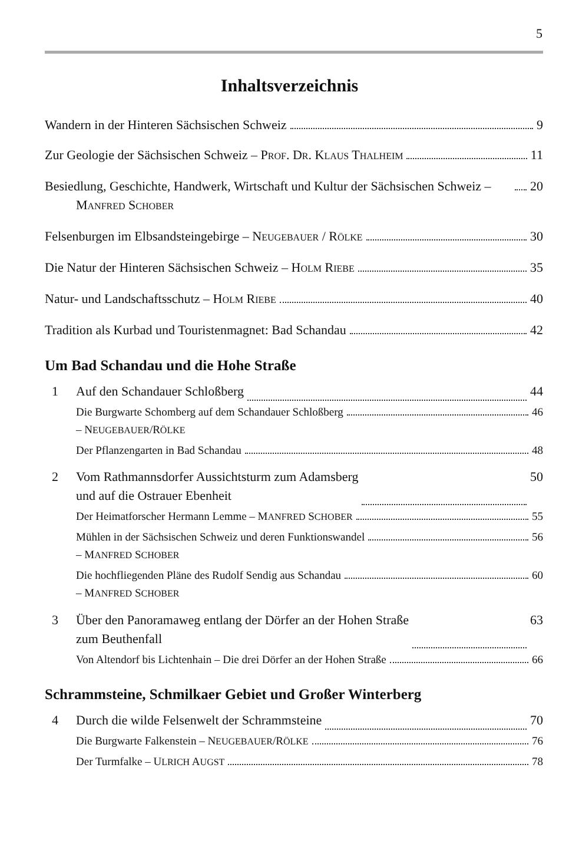5
Inhaltsverzeichnis
Wandern in der Hinteren Sächsischen Schweiz 9
Zur Geologie der Sächsischen Schweiz – PROF. DR. KLAUS THALHEIM 11
Besiedlung, Geschichte, Handwerk, Wirtschaft und Kultur der Sächsischen Schweiz – MANFRED SCHOBER 20
Felsenburgen im Elbsandsteingebirge – NEUGEBAUER / RÖLKE 30
Die Natur der Hinteren Sächsischen Schweiz – HOLM RIEBE 35
Natur- und Landschaftsschutz – HOLM RIEBE 40
Tradition als Kurbad und Touristenmagnet: Bad Schandau 42
Um Bad Schandau und die Hohe Straße
1 Auf den Schandauer Schloßberg 44
Die Burgwarte Schomberg auf dem Schandauer Schloßberg
– NEUGEBAUER/RÖLKE 46
Der Pflanzengarten in Bad Schandau 48
2 Vom Rathmannsdorfer Aussichtsturm zum Adamsberg
und auf die Ostrauer Ebenheit 50
Der Heimatforscher Hermann Lemme – MANFRED SCHOBER 55
Mühlen in der Sächsischen Schweiz und deren Funktionswandel
– MANFRED SCHOBER 56
Die hochfliegenden Pläne des Rudolf Sendig aus Schandau
– MANFRED SCHOBER 60
3 Über den Panoramaweg entlang der Dörfer an der Hohen Straße
zum Beuthenfall 63
Von Altendorf bis Lichtenhain – Die drei Dörfer an der Hohen Straße 66
Schrammsteine, Schmilkaer Gebiet und Großer Winterberg
4 Durch die wilde Felsenwelt der Schrammsteine 70
Die Burgwarte Falkenstein – NEUGEBAUER/RÖLKE 76
Der Turmfalke – ULRICH AUGST 78